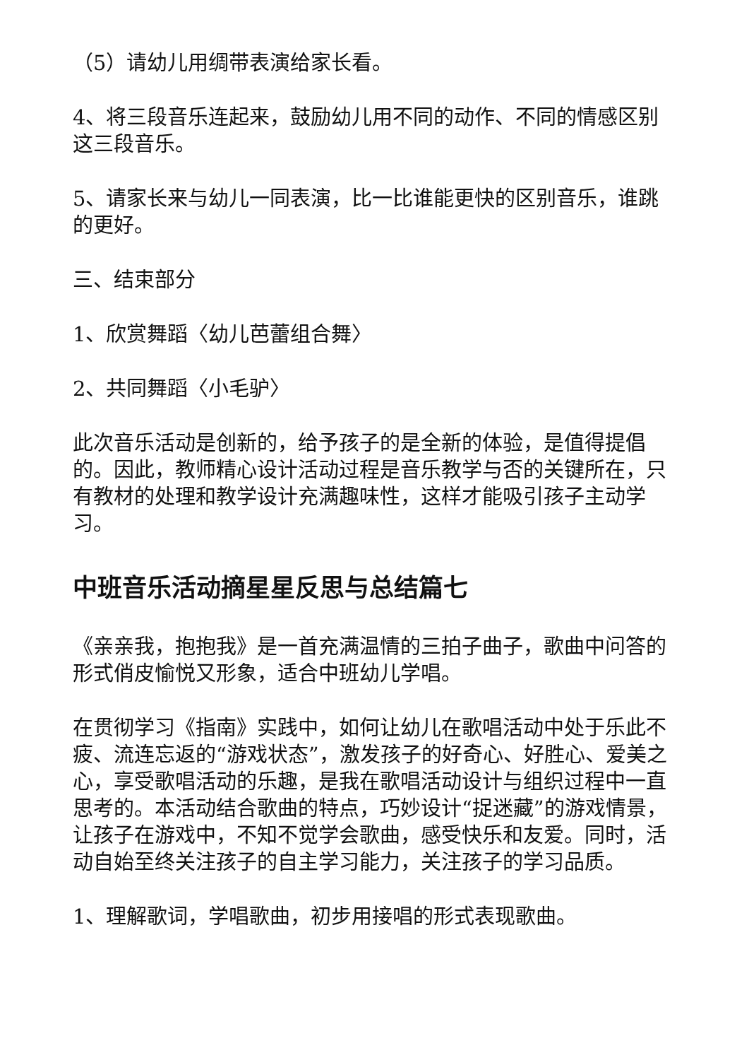（5）请幼儿用绸带表演给家长看。
4、将三段音乐连起来，鼓励幼儿用不同的动作、不同的情感区别这三段音乐。
5、请家长来与幼儿一同表演，比一比谁能更快的区别音乐，谁跳的更好。
三、结束部分
1、欣赏舞蹈〈幼儿芭蕾组合舞〉
2、共同舞蹈〈小毛驴〉
此次音乐活动是创新的，给予孩子的是全新的体验，是值得提倡的。因此，教师精心设计活动过程是音乐教学与否的关键所在，只有教材的处理和教学设计充满趣味性，这样才能吸引孩子主动学习。
中班音乐活动摘星星反思与总结篇七
《亲亲我，抱抱我》是一首充满温情的三拍子曲子，歌曲中问答的形式俏皮愉悦又形象，适合中班幼儿学唱。
在贯彻学习《指南》实践中，如何让幼儿在歌唱活动中处于乐此不疲、流连忘返的“游戏状态”，激发孩子的好奇心、好胜心、爱美之心，享受歌唱活动的乐趣，是我在歌唱活动设计与组织过程中一直思考的。本活动结合歌曲的特点，巧妙设计“捉迷藏”的游戏情景，让孩子在游戏中，不知不觉学会歌曲，感受快乐和友爱。同时，活动自始至终关注孩子的自主学习能力，关注孩子的学习品质。
1、理解歌词，学唱歌曲，初步用接唱的形式表现歌曲。